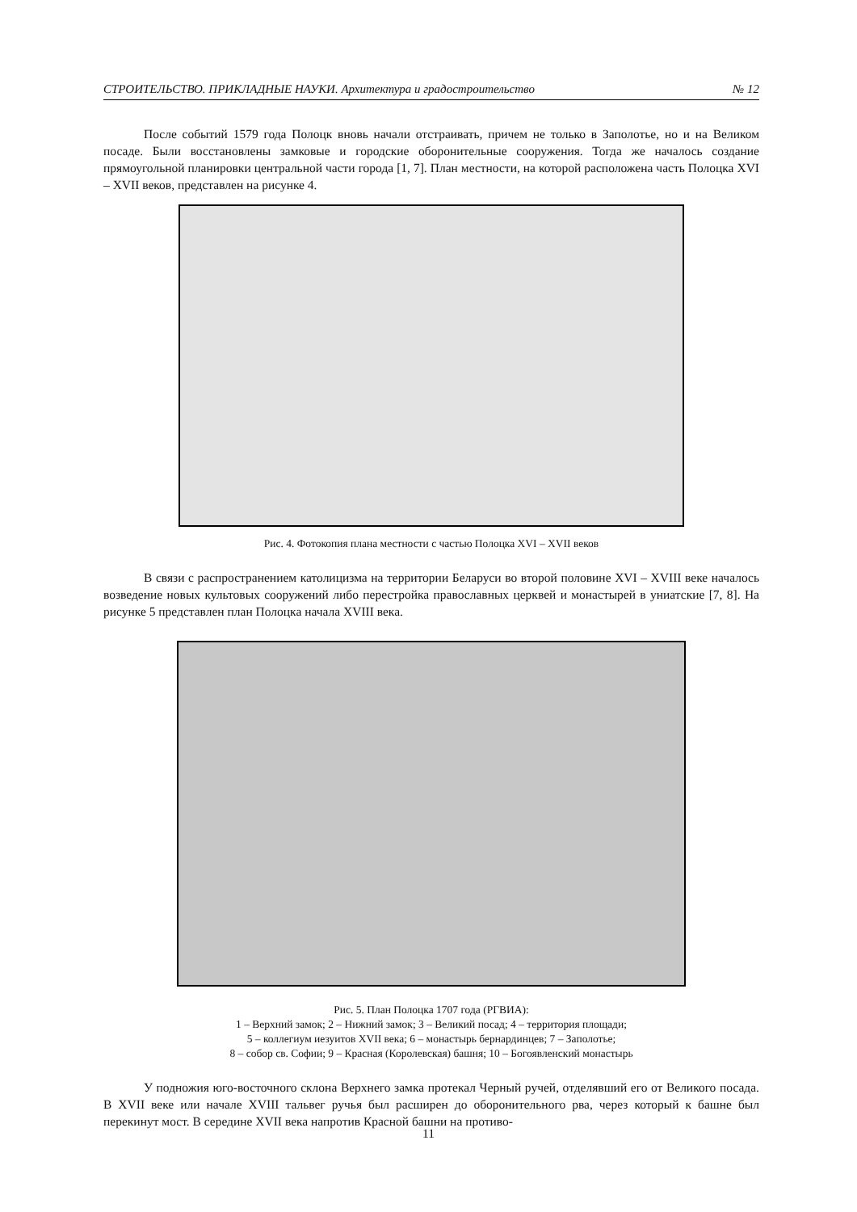СТРОИТЕЛЬСТВО. ПРИКЛАДНЫЕ НАУКИ. Архитектура и градостроительство № 12
После событий 1579 года Полоцк вновь начали отстраивать, причем не только в Заполотье, но и на Великом посаде. Были восстановлены замковые и городские оборонительные сооружения. Тогда же началось создание прямоугольной планировки центральной части города [1, 7]. План местности, на которой расположена часть Полоцка XVI – XVII веков, представлен на рисунке 4.
Рис. 4. Фотокопия плана местности с частью Полоцка XVI – XVII веков
В связи с распространением католицизма на территории Беларуси во второй половине XVI – XVIII веке началось возведение новых культовых сооружений либо перестройка православных церквей и монастырей в униатские [7, 8]. На рисунке 5 представлен план Полоцка начала XVIII века.
Рис. 5. План Полоцка 1707 года (РГВИА):
1 – Верхний замок; 2 – Нижний замок; 3 – Великий посад; 4 – территория площади;
5 – коллегиум иезуитов XVII века; 6 – монастырь бернардинцев; 7 – Заполотье;
8 – собор св. Софии; 9 – Красная (Королевская) башня; 10 – Богоявленский монастырь
У подножия юго-восточного склона Верхнего замка протекал Черный ручей, отделявший его от Великого посада. В XVII веке или начале XVIII тальвег ручья был расширен до оборонительного рва, через который к башне был перекинут мост. В середине XVII века напротив Красной башни на противо-
11